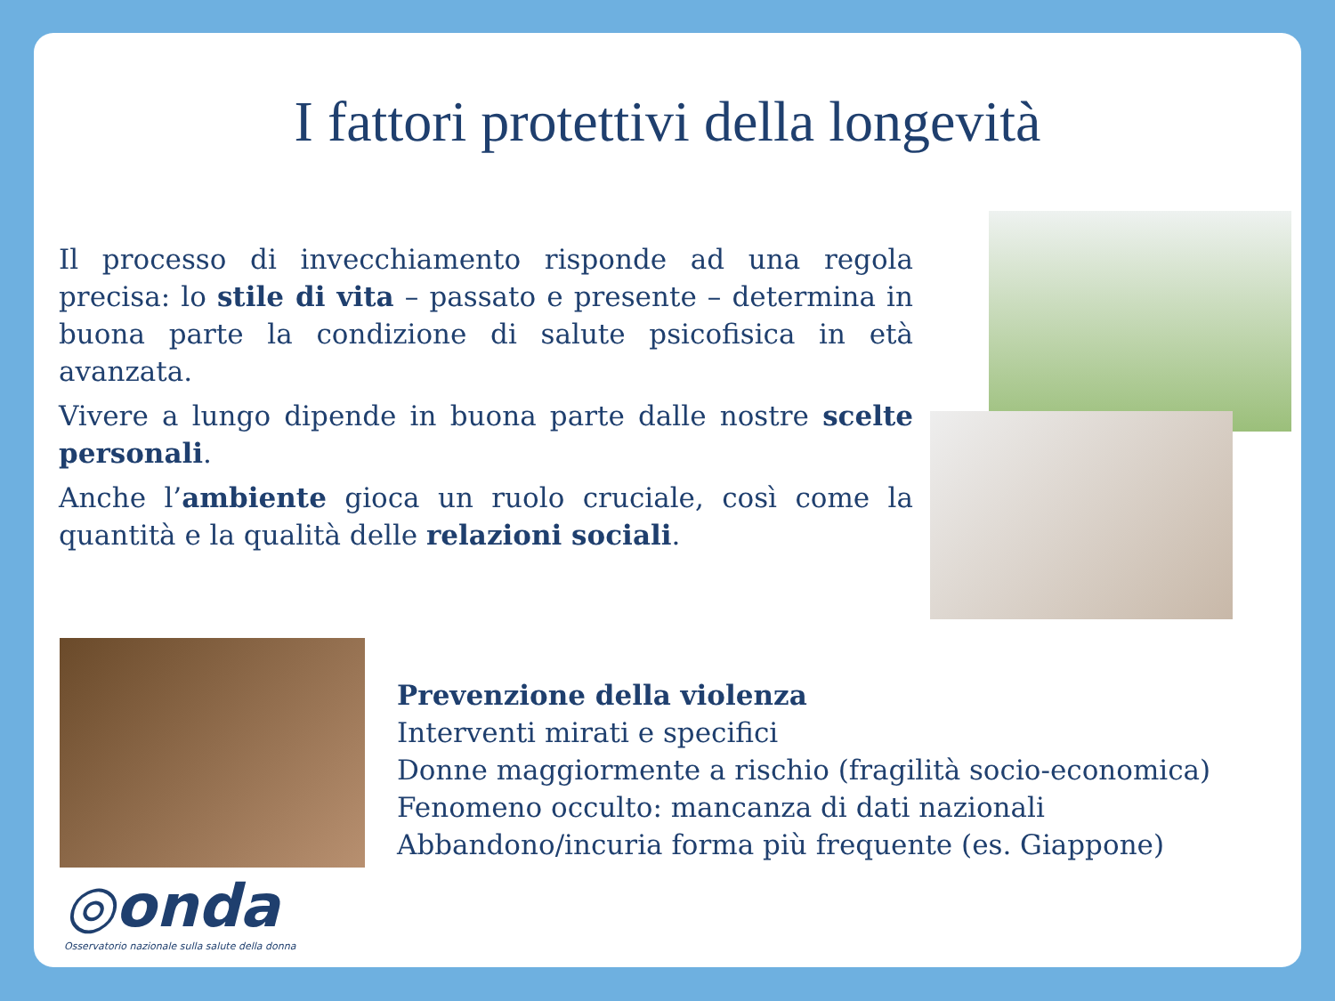I fattori protettivi della longevità
Il processo di invecchiamento risponde ad una regola precisa: lo stile di vita – passato e presente – determina in buona parte la condizione di salute psicofisica in età avanzata.
Vivere a lungo dipende in buona parte dalle nostre scelte personali.
Anche l’ambiente gioca un ruolo cruciale, così come la quantità e la qualità delle relazioni sociali.
Prevenzione della violenza
Interventi mirati e specifici
Donne maggiormente a rischio (fragilità socio-economica)
Fenomeno occulto: mancanza di dati nazionali
Abbandono/incuria forma più frequente (es. Giappone)
◎onda
Osservatorio nazionale sulla salute della donna